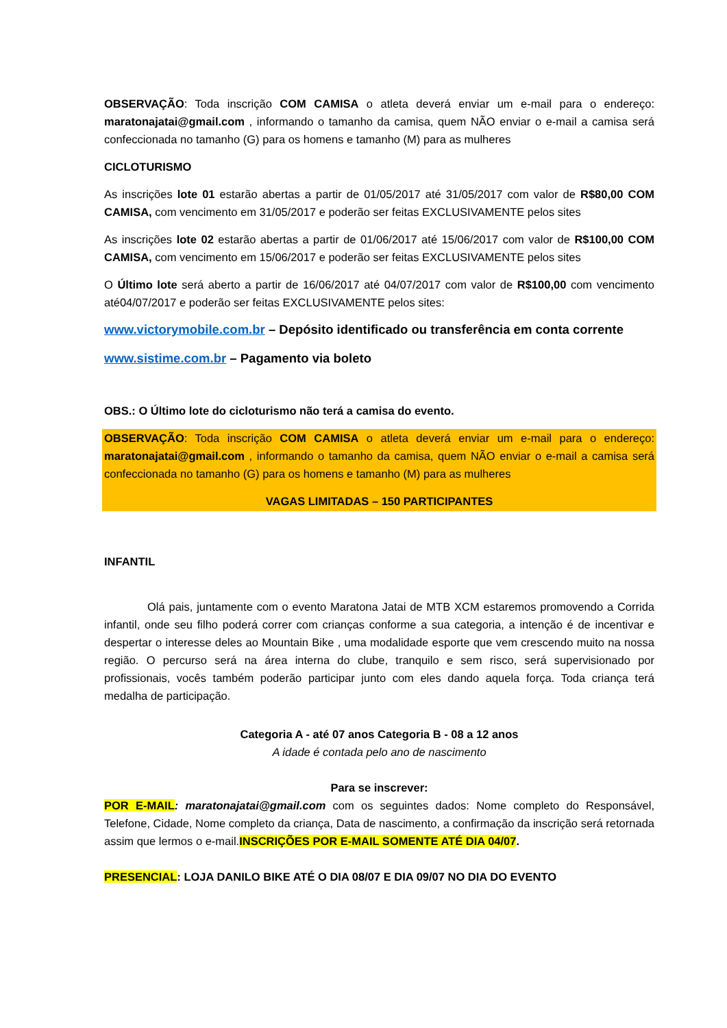OBSERVAÇÃO: Toda inscrição COM CAMISA o atleta deverá enviar um e-mail para o endereço: maratonajatai@gmail.com , informando o tamanho da camisa, quem NÃO enviar o e-mail a camisa será confeccionada no tamanho (G) para os homens e tamanho (M) para as mulheres
CICLOTURISMO
As inscrições lote 01 estarão abertas a partir de 01/05/2017 até 31/05/2017 com valor de R$80,00 COM CAMISA, com vencimento em 31/05/2017 e poderão ser feitas EXCLUSIVAMENTE pelos sites
As inscrições lote 02 estarão abertas a partir de 01/06/2017 até 15/06/2017 com valor de R$100,00 COM CAMISA, com vencimento em 15/06/2017 e poderão ser feitas EXCLUSIVAMENTE pelos sites
O Último lote será aberto a partir de 16/06/2017 até 04/07/2017 com valor de R$100,00 com vencimento até04/07/2017 e poderão ser feitas EXCLUSIVAMENTE pelos sites:
www.victorymobile.com.br – Depósito identificado ou transferência em conta corrente
www.sistime.com.br – Pagamento via boleto
OBS.: O Último lote do cicloturismo não terá a camisa do evento.
OBSERVAÇÃO: Toda inscrição COM CAMISA o atleta deverá enviar um e-mail para o endereço: maratonajatai@gmail.com , informando o tamanho da camisa, quem NÃO enviar o e-mail a camisa será confeccionada no tamanho (G) para os homens e tamanho (M) para as mulheres
VAGAS LIMITADAS – 150 PARTICIPANTES
INFANTIL
Olá pais, juntamente com o evento Maratona Jatai de MTB XCM estaremos promovendo a Corrida infantil, onde seu filho poderá correr com crianças conforme a sua categoria, a intenção é de incentivar e despertar o interesse deles ao Mountain Bike , uma modalidade esporte que vem crescendo muito na nossa região. O percurso será na área interna do clube, tranquilo e sem risco, será supervisionado por profissionais, vocês também poderão participar junto com eles dando aquela força. Toda criança terá medalha de participação.
Categoria A - até 07 anos Categoria B - 08 a 12 anos
A idade é contada pelo ano de nascimento
Para se inscrever:
POR E-MAIL: maratonajatai@gmail.com com os seguintes dados: Nome completo do Responsável, Telefone, Cidade, Nome completo da criança, Data de nascimento, a confirmação da inscrição será retornada assim que lermos o e-mail.INSCRIÇÕES POR E-MAIL SOMENTE ATÉ DIA 04/07.
PRESENCIAL: LOJA DANILO BIKE ATÉ O DIA 08/07 E DIA 09/07 NO DIA DO EVENTO